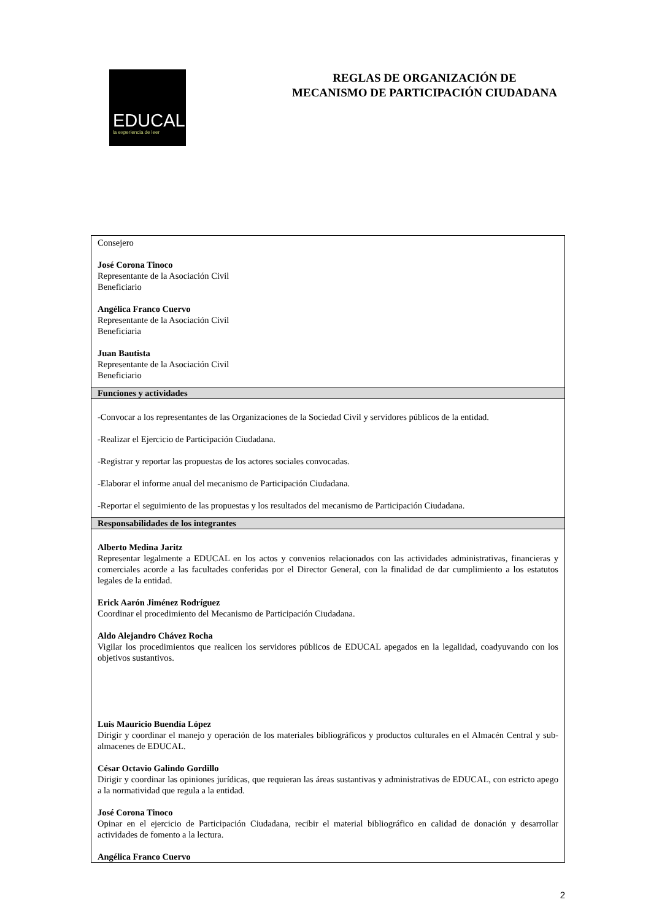EDUCAL
la experiencia de leer
REGLAS DE ORGANIZACIÓN DE
MECANISMO DE PARTICIPACIÓN CIUDADANA
| Consejero José Corona Tinoco Representante de la Asociación Civil Beneficiario Angélica Franco Cuervo Representante de la Asociación Civil Beneficiaria Juan Bautista Representante de la Asociación Civil Beneficiario |
| Funciones y actividades |
| -Convocar a los representantes de las Organizaciones de la Sociedad Civil y servidores públicos de la entidad. -Realizar el Ejercicio de Participación Ciudadana. -Registrar y reportar las propuestas de los actores sociales convocadas. -Elaborar el informe anual del mecanismo de Participación Ciudadana. -Reportar el seguimiento de las propuestas y los resultados del mecanismo de Participación Ciudadana. |
| Responsabilidades de los integrantes |
| Alberto Medina Jaritz Representar legalmente a EDUCAL en los actos y convenios relacionados con las actividades administrativas, financieras y comerciales acorde a las facultades conferidas por el Director General, con la finalidad de dar cumplimiento a los estatutos legales de la entidad. Erick Aarón Jiménez Rodríguez Coordinar el procedimiento del Mecanismo de Participación Ciudadana. Aldo Alejandro Chávez Rocha Vigilar los procedimientos que realicen los servidores públicos de EDUCAL apegados en la legalidad, coadyuvando con los objetivos sustantivos. Luis Mauricio Buendía López Dirigir y coordinar el manejo y operación de los materiales bibliográficos y productos culturales en el Almacén Central y sub-almacenes de EDUCAL. César Octavio Galindo Gordillo Dirigir y coordinar las opiniones jurídicas, que requieran las áreas sustantivas y administrativas de EDUCAL, con estricto apego a la normatividad que regula a la entidad. José Corona Tinoco Opinar en el ejercicio de Participación Ciudadana, recibir el material bibliográfico en calidad de donación y desarrollar actividades de fomento a la lectura. Angélica Franco Cuervo |
2